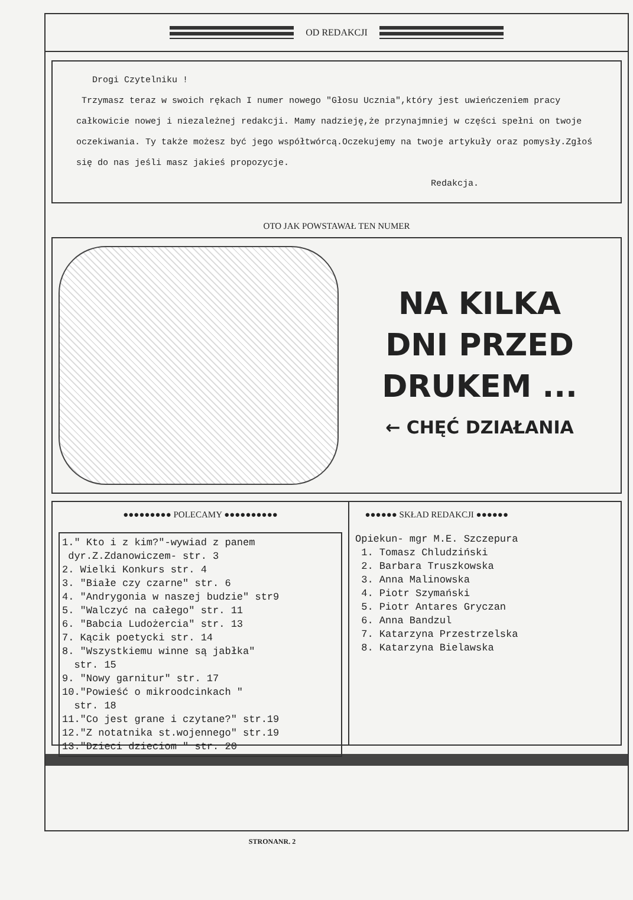OD REDAKCJI
Drogi Czytelniku !
Trzymasz teraz w swoich rękach I numer nowego "Głosu Ucznia",który jest uwieńczeniem pracy całkowicie nowej i niezależnej redakcji. Mamy nadzieję,że przynajmniej w części spełni on twoje oczekiwania. Ty także możesz być jego współtwórcą.Oczekujemy na twoje artykuły oraz pomysły.Zgłoś się do nas jeśli masz jakieś propozycje.
Redakcja.
OTO JAK POWSTAWAŁ TEN NUMER
NA KILKA
DNI PRZED
DRUKEM ...
← CHĘĆ DZIAŁANIA
●●●●●●●●● POLECAMY ●●●●●●●●●●
1." Kto i z kim?"-wywiad z panem
dyr.Z.Zdanowiczem- str. 3
2. Wielki Konkurs str. 4
3. "Białe czy czarne" str. 6
4. "Andrygonia w naszej budzie" str9
5. "Walczyć na całego" str. 11
6. "Babcia Ludożercia" str. 13
7. Kącik poetycki str. 14
8. "Wszystkiemu winne są jabłka"
str. 15
9. "Nowy garnitur" str. 17
10."Powieść o mikroodcinkach "
str. 18
11."Co jest grane i czytane?" str.19
12."Z notatnika st.wojennego" str.19
13."Dzieci dzieciom " str. 20
●●●●●● SKŁAD REDAKCJI ●●●●●●
Opiekun- mgr M.E. Szczepura
1. Tomasz Chludziński
2. Barbara Truszkowska
3. Anna Malinowska
4. Piotr Szymański
5. Piotr Antares Gryczan
6. Anna Bandzul
7. Katarzyna Przestrzelska
8. Katarzyna Bielawska
STRONANR. 2